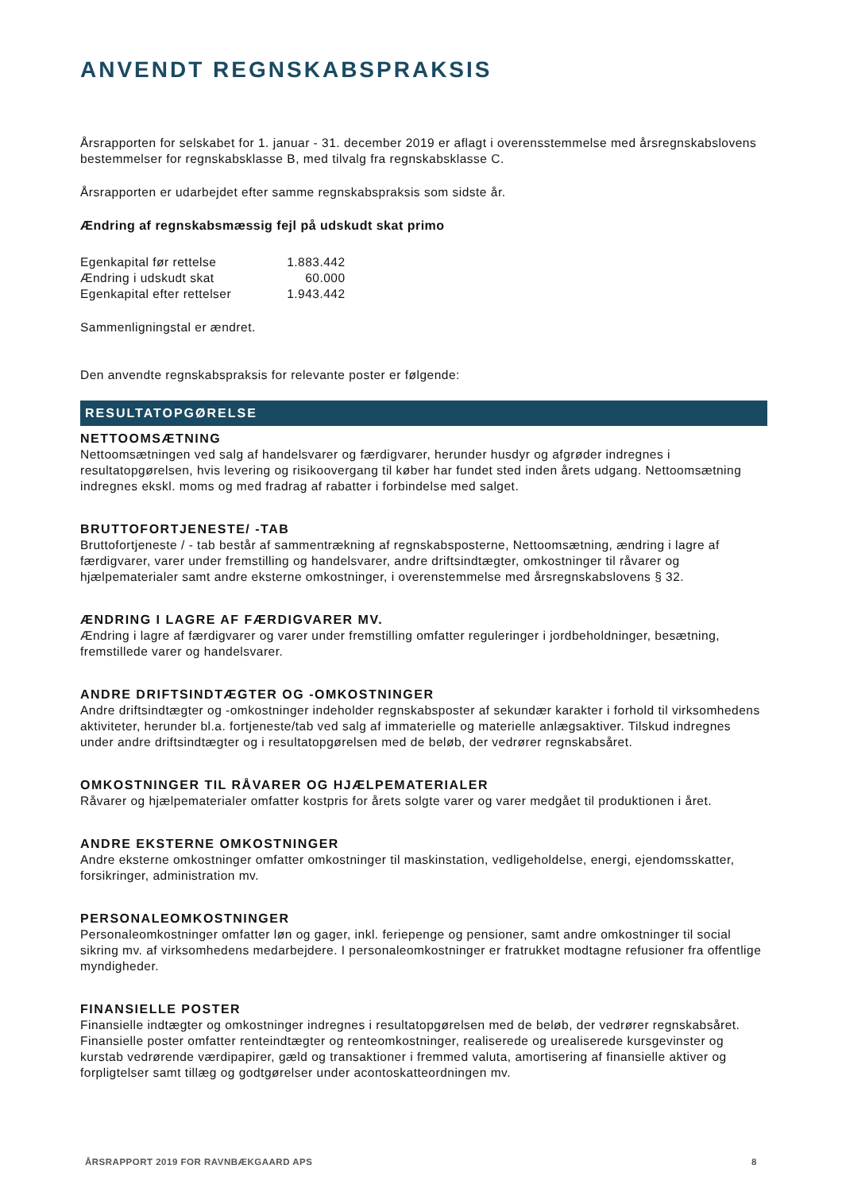ANVENDT REGNSKABSPRAKSIS
Årsrapporten for selskabet for 1. januar - 31. december 2019 er aflagt i overensstemmelse med årsregnskabslovens bestemmelser for regnskabsklasse B, med tilvalg fra regnskabsklasse C.
Årsrapporten er udarbejdet efter samme regnskabspraksis som sidste år.
Ændring af regnskabsmæssig fejl på udskudt skat primo
| Egenkapital før rettelse | 1.883.442 |
| Ændring i udskudt skat | 60.000 |
| Egenkapital efter rettelser | 1.943.442 |
Sammenligningstal er ændret.
Den anvendte regnskabspraksis for relevante poster er følgende:
RESULTATOPGØRELSE
NETTOOMSÆTNING
Nettoomsætningen ved salg af handelsvarer og færdigvarer, herunder husdyr og afgrøder indregnes i resultatopgørelsen, hvis levering og risikoovergang til køber har fundet sted inden årets udgang. Nettoomsætning indregnes ekskl. moms og med fradrag af rabatter i forbindelse med salget.
BRUTTOFORTJENESTE/ -TAB
Bruttofortjeneste / - tab består af sammentrækning af regnskabsposterne, Nettoomsætning, ændring i lagre af færdigvarer, varer under fremstilling og handelsvarer, andre driftsindtægter, omkostninger til råvarer og hjælpematerialer samt andre eksterne omkostninger, i overenstemmelse med årsregnskabslovens § 32.
ÆNDRING I LAGRE AF FÆRDIGVARER MV.
Ændring i lagre af færdigvarer og varer under fremstilling omfatter reguleringer i jordbeholdninger, besætning, fremstillede varer og handelsvarer.
ANDRE DRIFTSINDTÆGTER OG -OMKOSTNINGER
Andre driftsindtægter og -omkostninger indeholder regnskabsposter af sekundær karakter i forhold til virksomhedens aktiviteter, herunder bl.a. fortjeneste/tab ved salg af immaterielle og materielle anlægsaktiver. Tilskud indregnes under andre driftsindtægter og i resultatopgørelsen med de beløb, der vedrører regnskabsåret.
OMKOSTNINGER TIL RÅVARER OG HJÆLPEMATERIALER
Råvarer og hjælpematerialer omfatter kostpris for årets solgte varer og varer medgået til produktionen i året.
ANDRE EKSTERNE OMKOSTNINGER
Andre eksterne omkostninger omfatter omkostninger til maskinstation, vedligeholdelse, energi, ejendomsskatter, forsikringer, administration mv.
PERSONALEOMKOSTNINGER
Personaleomkostninger omfatter løn og gager, inkl. feriepenge og pensioner, samt andre omkostninger til social sikring mv. af virksomhedens medarbejdere. I personaleomkostninger er fratrukket modtagne refusioner fra offentlige myndigheder.
FINANSIELLE POSTER
Finansielle indtægter og omkostninger indregnes i resultatopgørelsen med de beløb, der vedrører regnskabsåret. Finansielle poster omfatter renteindtægter og renteomkostninger, realiserede og urealiserede kursgevinster og kurstab vedrørende værdipapirer, gæld og transaktioner i fremmed valuta, amortisering af finansielle aktiver og forpligtelser samt tillæg og godtgørelser under acontoskatteordningen mv.
ÅRSRAPPORT 2019 FOR RAVNBÆKGAARD APS 8